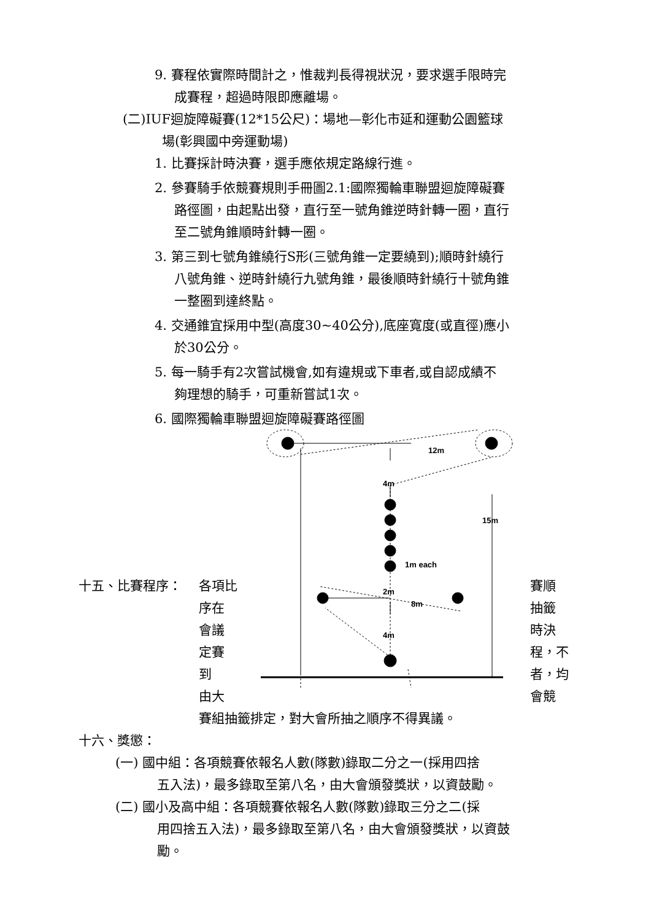9. 賽程依實際時間計之，惟裁判長得視狀況，要求選手限時完
成賽程，超過時限即應離場。
(二)IUF迴旋障礙賽(12*15公尺)：場地—彰化市延和運動公園籃球
場(彰興國中旁運動場)
1. 比賽採計時決賽，選手應依規定路線行進。
2. 參賽騎手依競賽規則手冊圖2.1:國際獨輪車聯盟迴旋障礙賽
路徑圖，由起點出發，直行至一號角錐逆時針轉一圈，直行
至二號角錐順時針轉一圈。
3. 第三到七號角錐繞行S形(三號角錐一定要繞到);順時針繞行
八號角錐、逆時針繞行九號角錐，最後順時針繞行十號角錐
一整圈到達終點。
4. 交通錐宜採用中型(高度30~40公分),底座寬度(或直徑)應小
於30公分。
5. 每一騎手有2次嘗試機會,如有違規或下車者,或自認成績不
夠理想的騎手，可重新嘗試1次。
6. 國際獨輪車聯盟迴旋障礙賽路徑圖
12m
4m
15m
1m each
2m
8m
4m
十五、比賽程序： 各項比 賽順
序在 抽籤
會議 時決
定賽 程，不
到 者，均
由大 會競
賽組抽籤排定，對大會所抽之順序不得異議。
十六、獎懲：
(一) 國中組：各項競賽依報名人數(隊數)錄取二分之一(採用四捨
五入法)，最多錄取至第八名，由大會頒發獎狀，以資鼓勵。
(二) 國小及高中組：各項競賽依報名人數(隊數)錄取三分之二(採
用四捨五入法)，最多錄取至第八名，由大會頒發獎狀，以資鼓
勵。